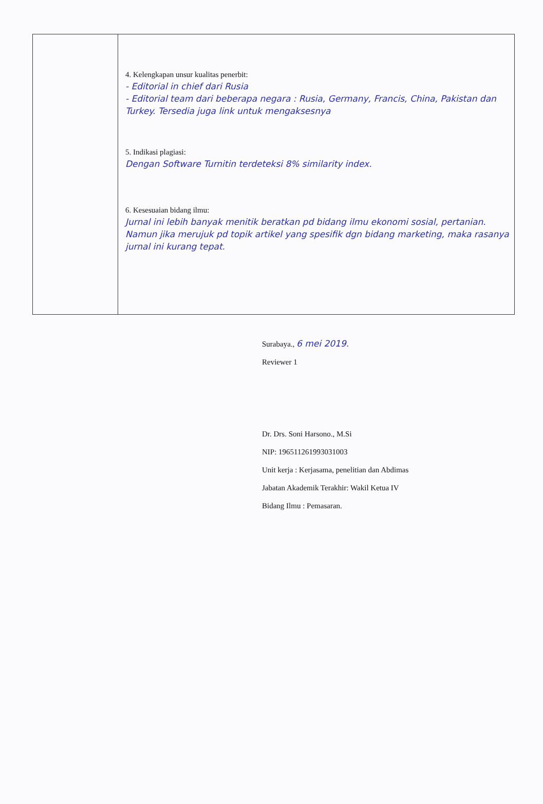| | 4. Kelengkapan unsur kualitas penerbit: - Editorial in chief dari Rusia - Editorial team dari beberapa negara : Rusia, Germany, Francis, China, Pakistan dan Turkey. Tersedia juga link untuk mengaksesnya 5. Indikasi plagiasi: Dengan Software Turnitin terdeteksi 8% similarity index. 6. Kesesuaian bidang ilmu: Jurnal ini lebih banyak menitik beratkan pd bidang ilmu ekonomi sosial, pertanian. Namun jika merujuk pd topik artikel yang spesifik dgn bidang marketing, maka rasanya jurnal ini kurang tepat. |
Surabaya., 6 mei 2019.
Reviewer 1
Dr. Drs. Soni Harsono., M.Si
NIP: 196511261993031003
Unit kerja : Kerjasama, penelitian dan Abdimas
Jabatan Akademik Terakhir: Wakil Ketua IV
Bidang Ilmu : Pemasaran.